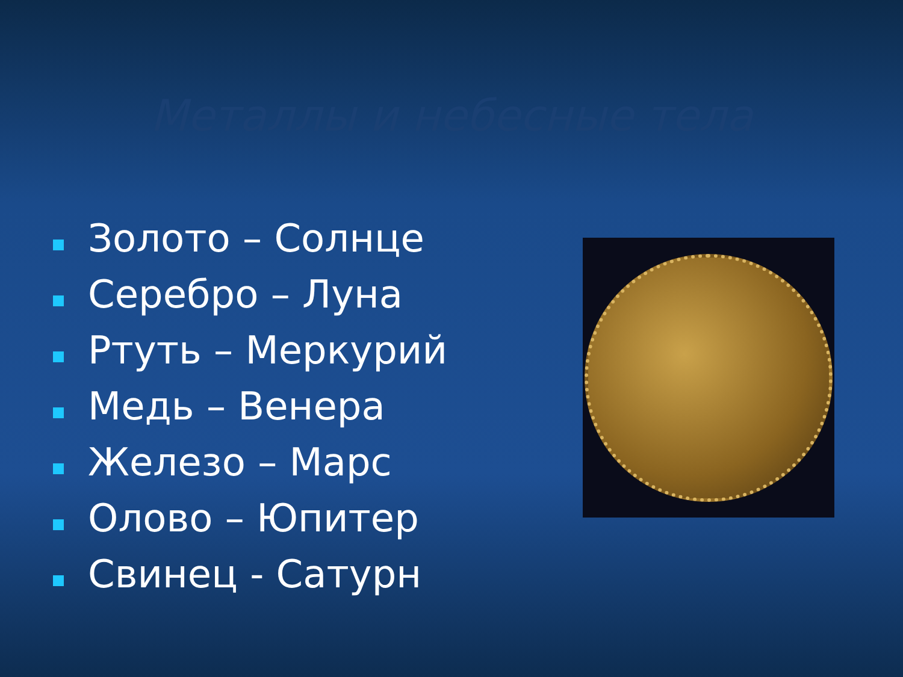Металлы и небесные тела
Золото – Солнце
Серебро – Луна
Ртуть – Меркурий
Медь – Венера
Железо – Марс
Олово – Юпитер
Свинец - Сатурн